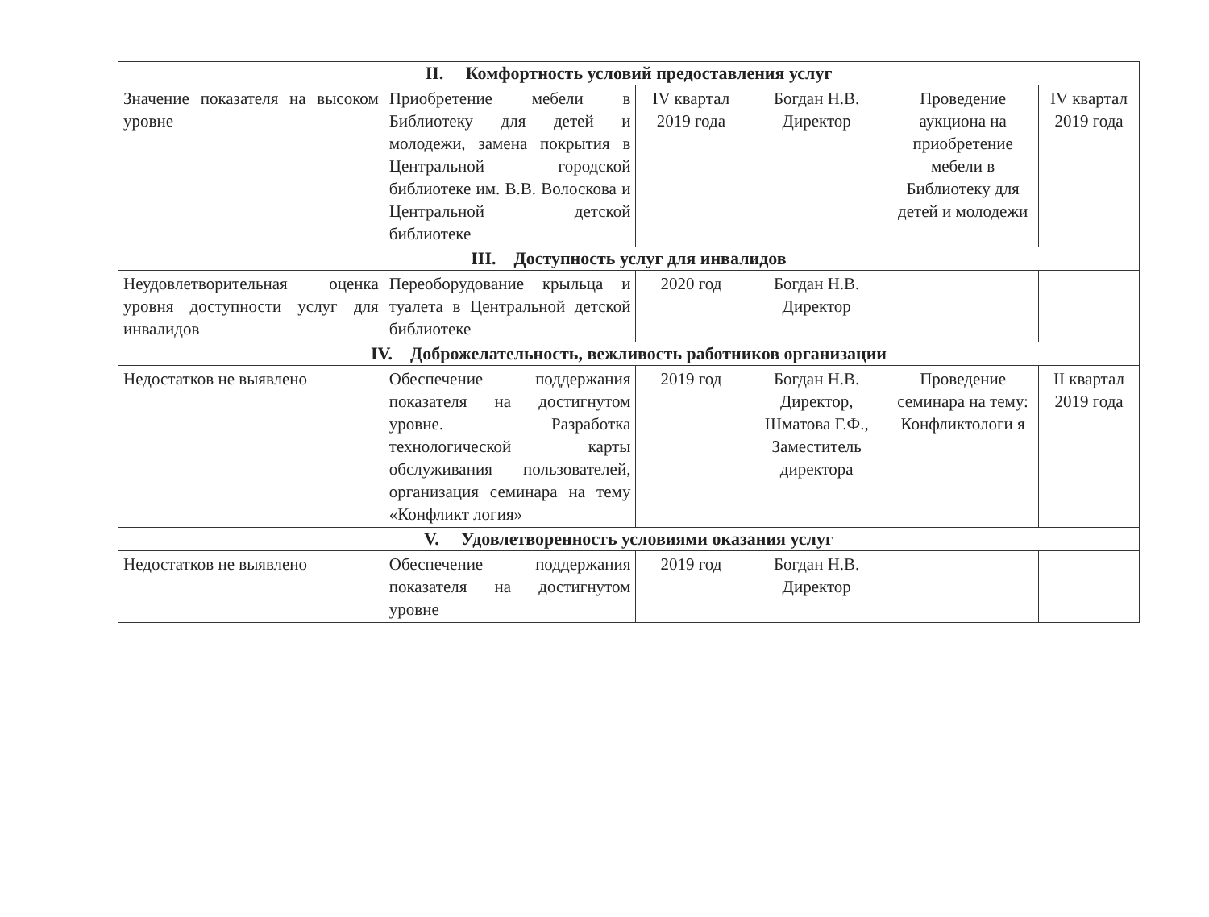| II. Комфортность условий предоставления услуг | | | | | |
| Значение показателя на высоком уровне | Приобретение мебели в Библиотеку для детей и молодежи, замена покрытия в Центральной городской библиотеке им. В.В. Волоскова и Центральной детской библиотеке | IV квартал 2019 года | Богдан Н.В. Директор | Проведение аукциона на приобретение мебели в Библиотеку для детей и молодежи | IV квартал 2019 года |
| III. Доступность услуг для инвалидов | | | | | |
| Неудовлетворительная оценка уровня доступности услуг для инвалидов | Переоборудование крыльца и туалета в Центральной детской библиотеке | 2020 год | Богдан Н.В. Директор | | |
| IV. Доброжелательность, вежливость работников организации | | | | | |
| Недостатков не выявлено | Обеспечение поддержания показателя на достигнутом уровне. Разработка технологической карты обслуживания пользователей, организация семинара на тему «Конфликт логия» | 2019 год | Богдан Н.В. Директор, Шматова Г.Ф., Заместитель директора | Проведение семинара на тему: Конфликтологи я | II квартал 2019 года |
| V. Удовлетворенность условиями оказания услуг | | | | | |
| Недостатков не выявлено | Обеспечение поддержания показателя на достигнутом уровне | 2019 год | Богдан Н.В. Директор | | |